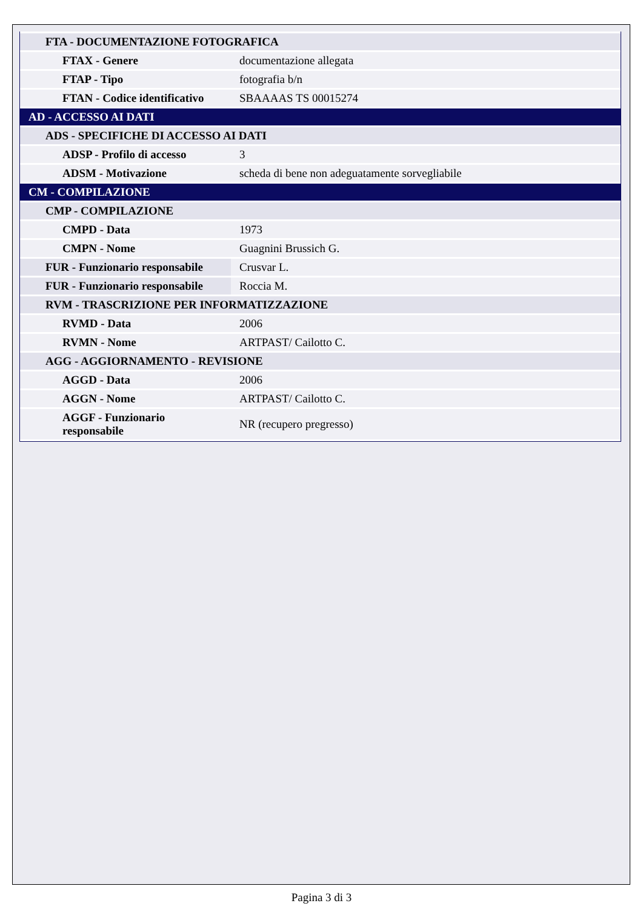| FTA - DOCUMENTAZIONE FOTOGRAFICA | |
| FTAX - Genere | documentazione allegata |
| FTAP - Tipo | fotografia b/n |
| FTAN - Codice identificativo | SBAAAAS TS 00015274 |
| AD - ACCESSO AI DATI | |
| ADS - SPECIFICHE DI ACCESSO AI DATI | |
| ADSP - Profilo di accesso | 3 |
| ADSM - Motivazione | scheda di bene non adeguatamente sorvegliabile |
| CM - COMPILAZIONE | |
| CMP - COMPILAZIONE | |
| CMPD - Data | 1973 |
| CMPN - Nome | Guagnini Brussich G. |
| FUR - Funzionario responsabile | Crusvar L. |
| FUR - Funzionario responsabile | Roccia M. |
| RVM - TRASCRIZIONE PER INFORMATIZZAZIONE | |
| RVMD - Data | 2006 |
| RVMN - Nome | ARTPAST/ Cailotto C. |
| AGG - AGGIORNAMENTO - REVISIONE | |
| AGGD - Data | 2006 |
| AGGN - Nome | ARTPAST/ Cailotto C. |
| AGGF - Funzionario responsabile | NR (recupero pregresso) |
Pagina 3 di 3